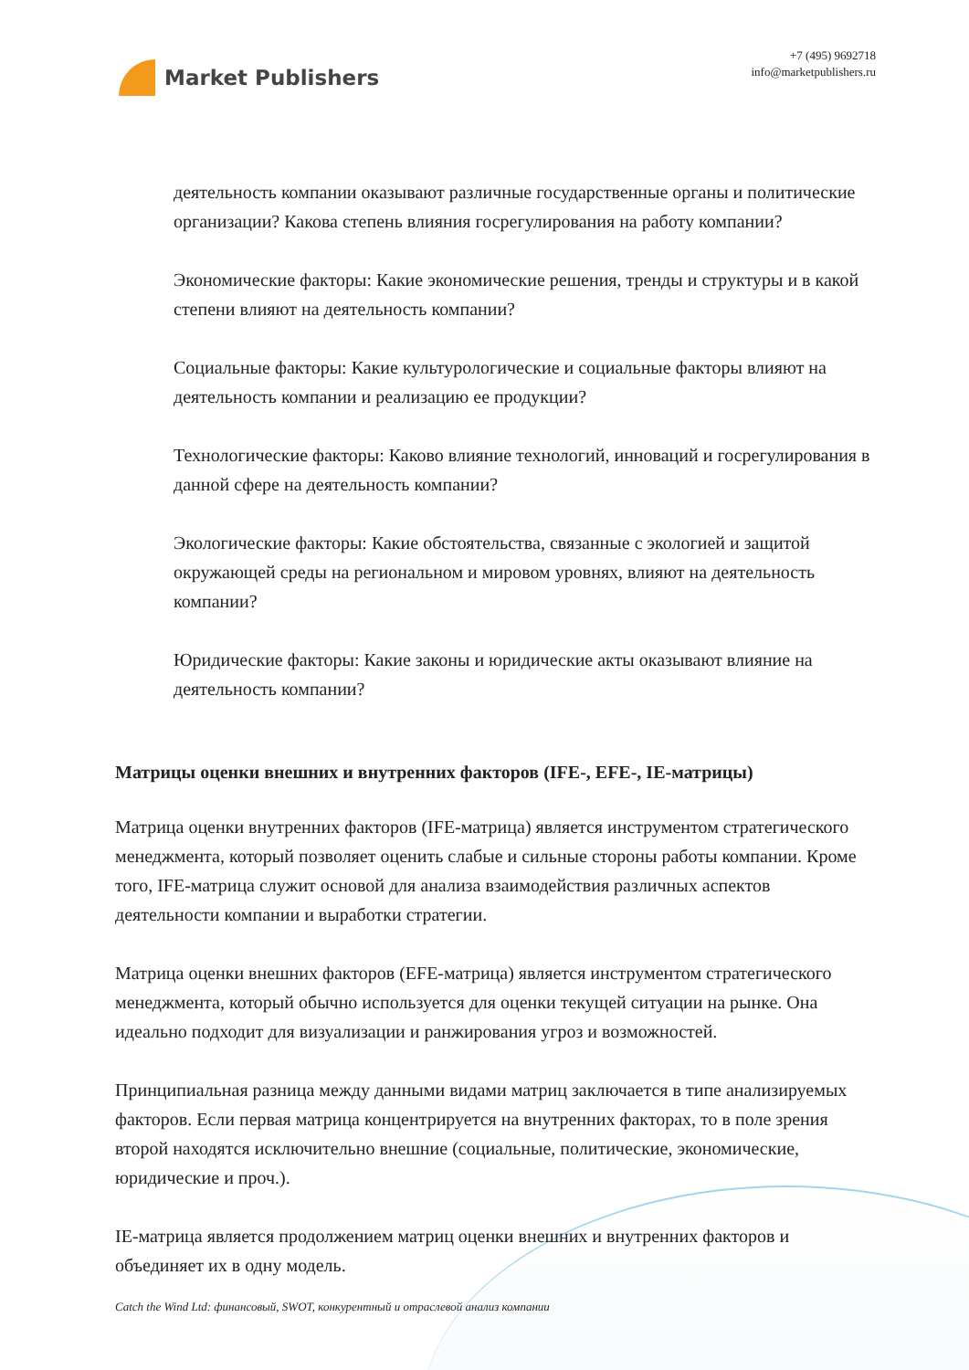Market Publishers
+7 (495) 9692718
info@marketpublishers.ru
деятельность компании оказывают различные государственные органы и политические организации? Какова степень влияния госрегулирования на работу компании?
Экономические факторы: Какие экономические решения, тренды и структуры и в какой степени влияют на деятельность компании?
Социальные факторы: Какие культурологические и социальные факторы влияют на деятельность компании и реализацию ее продукции?
Технологические факторы: Каково влияние технологий, инноваций и госрегулирования в данной сфере на деятельность компании?
Экологические факторы: Какие обстоятельства, связанные с экологией и защитой окружающей среды на региональном и мировом уровнях, влияют на деятельность компании?
Юридические факторы: Какие законы и юридические акты оказывают влияние на деятельность компании?
Матрицы оценки внешних и внутренних факторов (IFE-, EFE-, IE-матрицы)
Матрица оценки внутренних факторов (IFE-матрица) является инструментом стратегического менеджмента, который позволяет оценить слабые и сильные стороны работы компании. Кроме того, IFE-матрица служит основой для анализа взаимодействия различных аспектов деятельности компании и выработки стратегии.
Матрица оценки внешних факторов (EFE-матрица) является инструментом стратегического менеджмента, который обычно используется для оценки текущей ситуации на рынке. Она идеально подходит для визуализации и ранжирования угроз и возможностей.
Принципиальная разница между данными видами матриц заключается в типе анализируемых факторов. Если первая матрица концентрируется на внутренних факторах, то в поле зрения второй находятся исключительно внешние (социальные, политические, экономические, юридические и проч.).
IE-матрица является продолжением матриц оценки внешних и внутренних факторов и объединяет их в одну модель.
Catch the Wind Ltd: финансовый, SWOT, конкурентный и отраслевой анализ компании